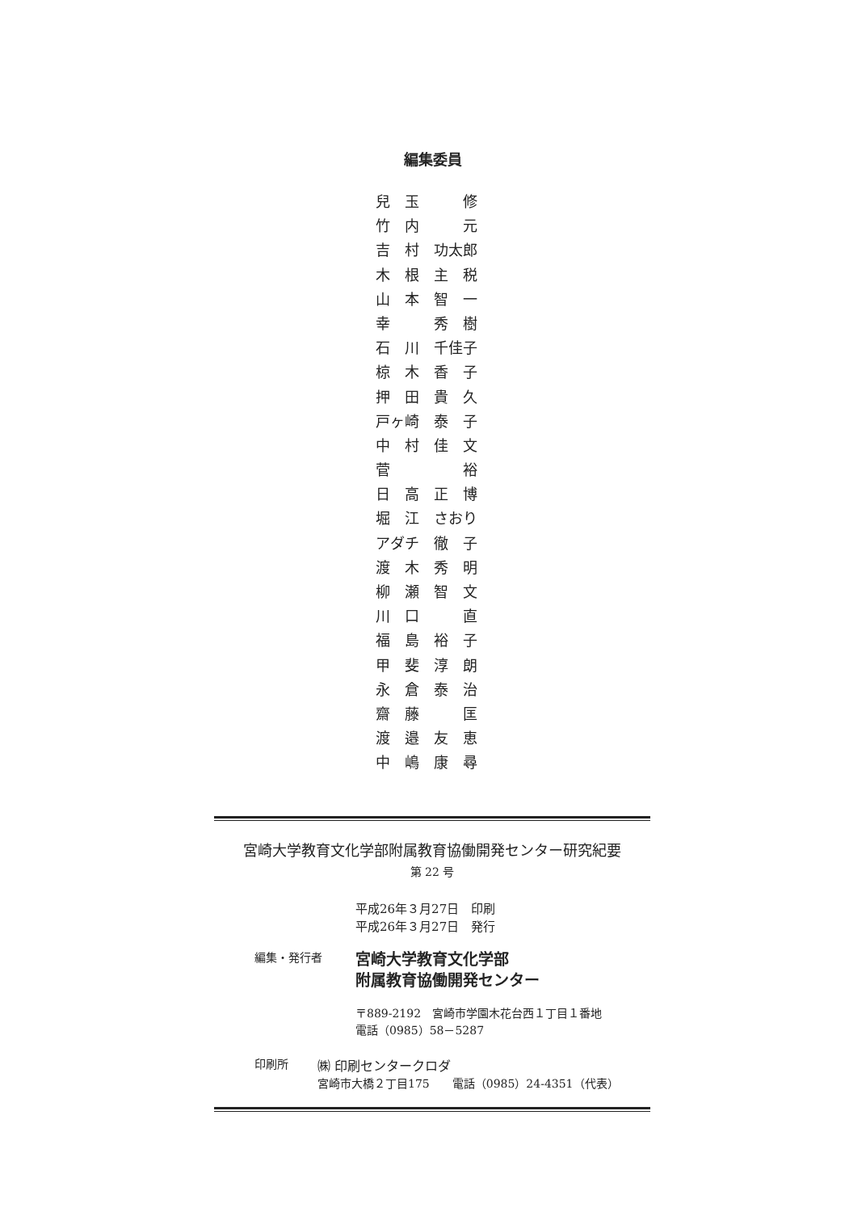編集委員
兒　玉　　　修
竹　内　　　元
吉　村　功太郎
木　根　主　税
山　本　智　一
幸　　　秀　樹
石　川　千佳子
椋　木　香　子
押　田　貴　久
戸ヶ崎　泰　子
中　村　佳　文
菅　　　　　裕
日　高　正　博
堀　江　さおり
アダチ　徹　子
渡　木　秀　明
柳　瀬　智　文
川　口　　　直
福　島　裕　子
甲　斐　淳　朗
永　倉　泰　治
齋　藤　　　匡
渡　邉　友　恵
中　嶋　康　尋
宮崎大学教育文化学部附属教育協働開発センター研究紀要
第 22 号
平成26年３月27日　印刷
平成26年３月27日　発行
編集・発行者
宮崎大学教育文化学部
附属教育協働開発センター
〒889-2192　宮崎市学園木花台西１丁目１番地
電話（0985）58－5287
印刷所 ㈱ 印刷センタークロダ
宮崎市大橋２丁目175　　電話（0985）24-4351（代表）